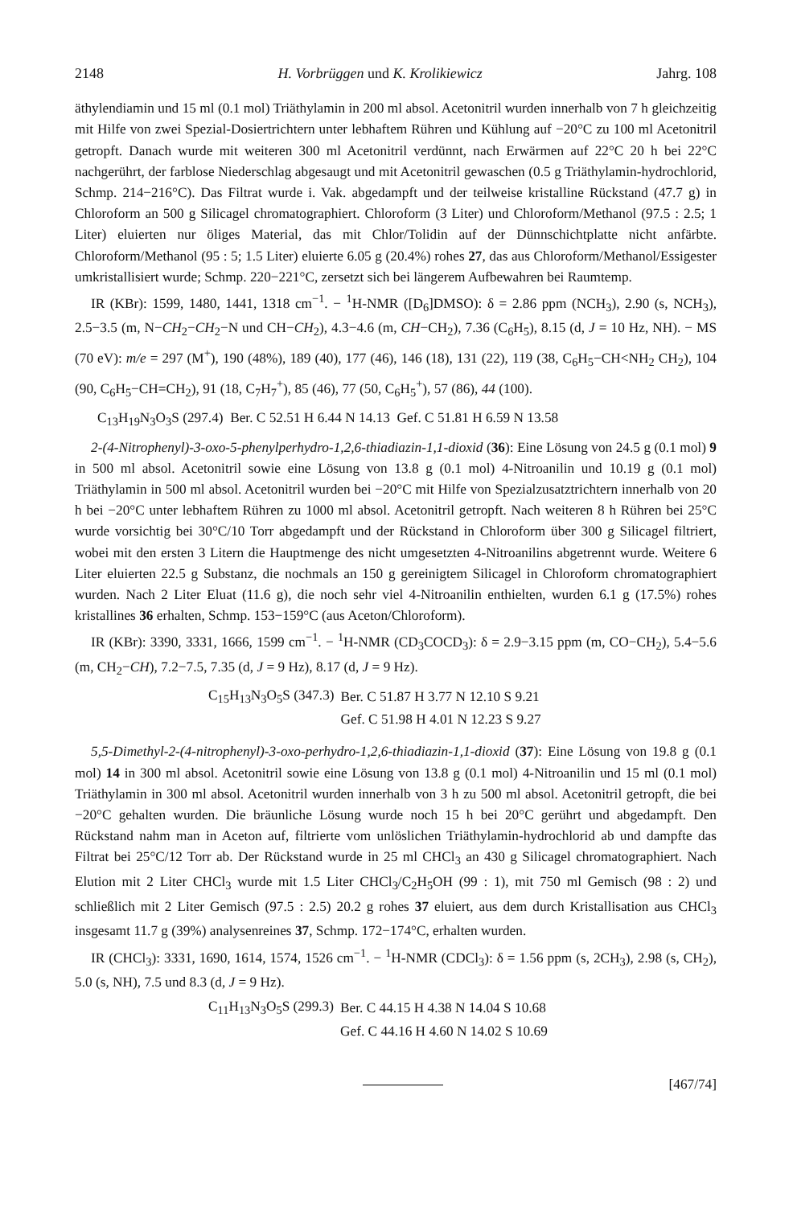2148 H. Vorbrüggen und K. Krolikiewicz Jahrg. 108
äthylendiamin und 15 ml (0.1 mol) Triäthylamin in 200 ml absol. Acetonitril wurden innerhalb von 7 h gleichzeitig mit Hilfe von zwei Spezial-Dosiertrichtern unter lebhaftem Rühren und Kühlung auf −20°C zu 100 ml Acetonitril getropft. Danach wurde mit weiteren 300 ml Acetonitril verdünnt, nach Erwärmen auf 22°C 20 h bei 22°C nachgerührt, der farblose Niederschlag abgesaugt und mit Acetonitril gewaschen (0.5 g Triäthylamin-hydrochlorid, Schmp. 214−216°C). Das Filtrat wurde i. Vak. abgedampft und der teilweise kristalline Rückstand (47.7 g) in Chloroform an 500 g Silicagel chromatographiert. Chloroform (3 Liter) und Chloroform/Methanol (97.5 : 2.5; 1 Liter) eluierten nur öliges Material, das mit Chlor/Tolidin auf der Dünnschichtplatte nicht anfärbte. Chloroform/Methanol (95 : 5; 1.5 Liter) eluierte 6.05 g (20.4%) rohes 27, das aus Chloroform/Methanol/Essigester umkristallisiert wurde; Schmp. 220−221°C, zersetzt sich bei längerem Aufbewahren bei Raumtemp.
IR (KBr): 1599, 1480, 1441, 1318 cm<sup>−1</sup>. − <sup>1</sup>H-NMR ([D<sub>6</sub>]DMSO): δ = 2.86 ppm (NCH<sub>3</sub>), 2.90 (s, NCH<sub>3</sub>), 2.5−3.5 (m, N−CH<sub>2</sub>−CH<sub>2</sub>−N und CH−CH<sub>2</sub>), 4.3−4.6 (m, CH−CH<sub>2</sub>), 7.36 (C<sub>6</sub>H<sub>5</sub>), 8.15 (d, J = 10 Hz, NH). − MS (70 eV): m/e = 297 (M<sup>+</sup>), 190 (48%), 189 (40), 177 (46), 146 (18), 131 (22), 119 (38, C<sub>6</sub>H<sub>5</sub>−CH<NH<sub>2</sub> CH<sub>2</sub>), 104 (90, C<sub>6</sub>H<sub>5</sub>−CH=CH<sub>2</sub>), 91 (18, C<sub>7</sub>H<sub>7</sub><sup>+</sup>), 85 (46), 77 (50, C<sub>6</sub>H<sub>5</sub><sup>+</sup>), 57 (86), 44 (100).
C<sub>13</sub>H<sub>19</sub>N<sub>3</sub>O<sub>3</sub>S (297.4) Ber. C 52.51 H 6.44 N 14.13 Gef. C 51.81 H 6.59 N 13.58
2-(4-Nitrophenyl)-3-oxo-5-phenylperhydro-1,2,6-thiadiazin-1,1-dioxid (36): Eine Lösung von 24.5 g (0.1 mol) 9 in 500 ml absol. Acetonitril sowie eine Lösung von 13.8 g (0.1 mol) 4-Nitroanilin und 10.19 g (0.1 mol) Triäthylamin in 500 ml absol. Acetonitril wurden bei −20°C mit Hilfe von Spezialzusatztrichtern innerhalb von 20 h bei −20°C unter lebhaftem Rühren zu 1000 ml absol. Acetonitril getropft. Nach weiteren 8 h Rühren bei 25°C wurde vorsichtig bei 30°C/10 Torr abgedampft und der Rückstand in Chloroform über 300 g Silicagel filtriert, wobei mit den ersten 3 Litern die Hauptmenge des nicht umgesetzten 4-Nitroanilins abgetrennt wurde. Weitere 6 Liter eluierten 22.5 g Substanz, die nochmals an 150 g gereinigtem Silicagel in Chloroform chromatographiert wurden. Nach 2 Liter Eluat (11.6 g), die noch sehr viel 4-Nitroanilin enthielten, wurden 6.1 g (17.5%) rohes kristallines 36 erhalten, Schmp. 153−159°C (aus Aceton/Chloroform).
IR (KBr): 3390, 3331, 1666, 1599 cm<sup>−1</sup>. − <sup>1</sup>H-NMR (CD<sub>3</sub>COCD<sub>3</sub>): δ = 2.9−3.15 ppm (m, CO−CH<sub>2</sub>), 5.4−5.6 (m, CH<sub>2</sub>−CH), 7.2−7.5, 7.35 (d, J = 9 Hz), 8.17 (d, J = 9 Hz).
| C<sub>15</sub>H<sub>13</sub>N<sub>3</sub>O<sub>5</sub>S (347.3) | Ber. C 51.87 H 3.77 N 12.10 S 9.21 |
| | Gef. C 51.98 H 4.01 N 12.23 S 9.27 |
5,5-Dimethyl-2-(4-nitrophenyl)-3-oxo-perhydro-1,2,6-thiadiazin-1,1-dioxid (37): Eine Lösung von 19.8 g (0.1 mol) 14 in 300 ml absol. Acetonitril sowie eine Lösung von 13.8 g (0.1 mol) 4-Nitroanilin und 15 ml (0.1 mol) Triäthylamin in 300 ml absol. Acetonitril wurden innerhalb von 3 h zu 500 ml absol. Acetonitril getropft, die bei −20°C gehalten wurden. Die bräunliche Lösung wurde noch 15 h bei 20°C gerührt und abgedampft. Den Rückstand nahm man in Aceton auf, filtrierte vom unlöslichen Triäthylamin-hydrochlorid ab und dampfte das Filtrat bei 25°C/12 Torr ab. Der Rückstand wurde in 25 ml CHCl<sub>3</sub> an 430 g Silicagel chromatographiert. Nach Elution mit 2 Liter CHCl<sub>3</sub> wurde mit 1.5 Liter CHCl<sub>3</sub>/C<sub>2</sub>H<sub>5</sub>OH (99 : 1), mit 750 ml Gemisch (98 : 2) und schließlich mit 2 Liter Gemisch (97.5 : 2.5) 20.2 g rohes 37 eluiert, aus dem durch Kristallisation aus CHCl<sub>3</sub> insgesamt 11.7 g (39%) analysenreines 37, Schmp. 172−174°C, erhalten wurden.
IR (CHCl<sub>3</sub>): 3331, 1690, 1614, 1574, 1526 cm<sup>−1</sup>. − <sup>1</sup>H-NMR (CDCl<sub>3</sub>): δ = 1.56 ppm (s, 2CH<sub>3</sub>), 2.98 (s, CH<sub>2</sub>), 5.0 (s, NH), 7.5 und 8.3 (d, J = 9 Hz).
| C<sub>11</sub>H<sub>13</sub>N<sub>3</sub>O<sub>5</sub>S (299.3) | Ber. C 44.15 H 4.38 N 14.04 S 10.68 |
| | Gef. C 44.16 H 4.60 N 14.02 S 10.69 |
[467/74]